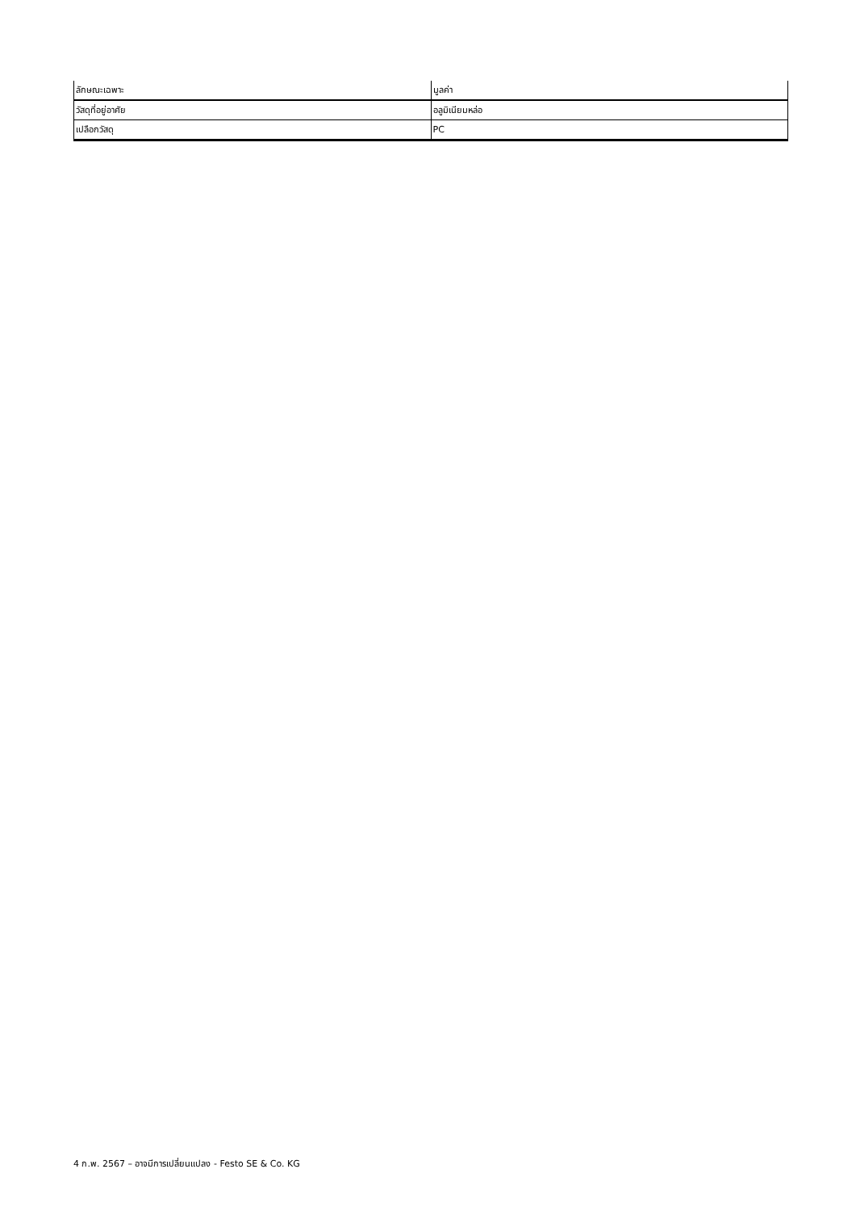| ลักษณะเฉพาะ | มูลค่า |
| --- | --- |
| วัสดุที่อยู่อาศัย | อลูมิเนียมหล่อ |
| เปลือกวัสดุ | PC |
4 ก.พ. 2567 – อาจมีการเปลี่ยนแปลง - Festo SE & Co. KG